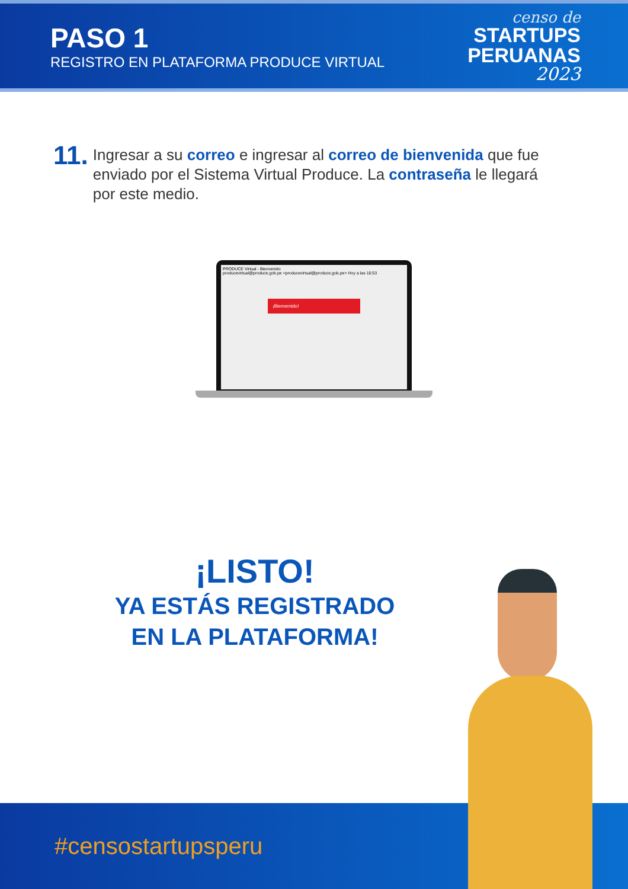PASO 1
REGISTRO EN PLATAFORMA PRODUCE VIRTUAL
censo de
STARTUPS
PERUANAS
2023
11.
Ingresar a su correo e ingresar al correo de bienvenida que fue enviado por el Sistema Virtual Produce. La contraseña le llegará por este medio.
PRODUCE Virtual - Bienvenido
producevirtual@produce.gob.pe <producevirtual@produce.gob.pe> Hoy a las 16:53
¡Bienvenido!
¡LISTO!
YA ESTÁS REGISTRADO
EN LA PLATAFORMA!
#censostartupsperu